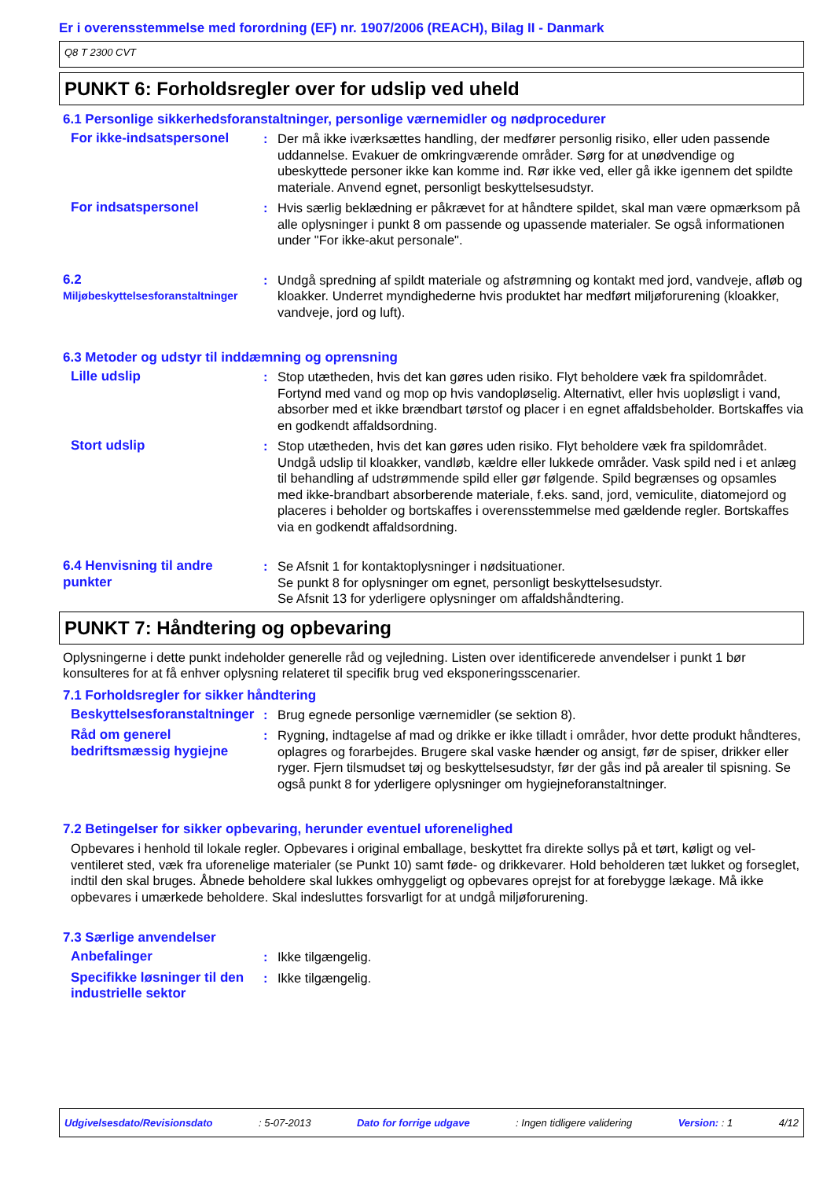Er i overensstemmelse med forordning (EF) nr. 1907/2006 (REACH), Bilag II - Danmark
Q8 T 2300 CVT
PUNKT 6: Forholdsregler over for udslip ved uheld
6.1 Personlige sikkerhedsforanstaltninger, personlige værnemidler og nødprocedurer
For ikke-indsatspersonel : Der må ikke iværksættes handling, der medfører personlig risiko, eller uden passende uddannelse. Evakuer de omkringværende områder. Sørg for at unødvendige og ubeskyttede personer ikke kan komme ind. Rør ikke ved, eller gå ikke igennem det spildte materiale. Anvend egnet, personligt beskyttelsesudstyr.
For indsatspersonel : Hvis særlig beklædning er påkrævet for at håndtere spildet, skal man være opmærksom på alle oplysninger i punkt 8 om passende og upassende materialer. Se også informationen under "For ikke-akut personale".
6.2
Miljøbeskyttelsesforanstaltninger
: Undgå spredning af spildt materiale og afstrømning og kontakt med jord, vandveje, afløb og kloakker. Underret myndighederne hvis produktet har medført miljøforurening (kloakker, vandveje, jord og luft).
6.3 Metoder og udstyr til inddæmning og oprensning
Lille udslip : Stop utætheden, hvis det kan gøres uden risiko. Flyt beholdere væk fra spildområdet. Fortynd med vand og mop op hvis vandopløselig. Alternativt, eller hvis uopløsligt i vand, absorber med et ikke brændbart tørstof og placer i en egnet affaldsbeholder. Bortskaffes via en godkendt affaldsordning.
Stort udslip : Stop utætheden, hvis det kan gøres uden risiko. Flyt beholdere væk fra spildområdet. Undgå udslip til kloakker, vandløb, kældre eller lukkede områder. Vask spild ned i et anlæg til behandling af udstrømmende spild eller gør følgende. Spild begrænses og opsamles med ikke-brandbart absorberende materiale, f.eks. sand, jord, vemiculite, diatomejord og placeres i beholder og bortskaffes i overensstemmelse med gældende regler. Bortskaffes via en godkendt affaldsordning.
6.4 Henvisning til andre punkter
: Se Afsnit 1 for kontaktoplysninger i nødsituationer.
Se punkt 8 for oplysninger om egnet, personligt beskyttelsesudstyr.
Se Afsnit 13 for yderligere oplysninger om affaldshåndtering.
PUNKT 7: Håndtering og opbevaring
Oplysningerne i dette punkt indeholder generelle råd og vejledning. Listen over identificerede anvendelser i punkt 1 bør konsulteres for at få enhver oplysning relateret til specifik brug ved eksponeringsscenarier.
7.1 Forholdsregler for sikker håndtering
Beskyttelsesforanstaltninger
: Brug egnede personlige værnemidler (se sektion 8).
Råd om generel bedriftsmæssig hygiejne
: Rygning, indtagelse af mad og drikke er ikke tilladt i områder, hvor dette produkt håndteres, oplagres og forarbejdes. Brugere skal vaske hænder og ansigt, før de spiser, drikker eller ryger. Fjern tilsmudset tøj og beskyttelsesudstyr, før der gås ind på arealer til spisning. Se også punkt 8 for yderligere oplysninger om hygiejneforanstaltninger.
7.2 Betingelser for sikker opbevaring, herunder eventuel uforenelighed
Opbevares i henhold til lokale regler. Opbevares i original emballage, beskyttet fra direkte sollys på et tørt, køligt og vel-ventileret sted, væk fra uforenelige materialer (se Punkt 10) samt føde- og drikkevarer. Hold beholderen tæt lukket og forseglet, indtil den skal bruges. Åbnede beholdere skal lukkes omhyggeligt og opbevares oprejst for at forebygge lækage. Må ikke opbevares i umærkede beholdere. Skal indesluttes forsvarligt for at undgå miljøforurening.
7.3 Særlige anvendelser
Anbefalinger : Ikke tilgængelig.
Specifikke løsninger til den industrielle sektor
: Ikke tilgængelig.
Udgivelsesdato/Revisionsdato : 5-07-2013 Dato for forrige udgave : Ingen tidligere validering Version: : 1 4/12